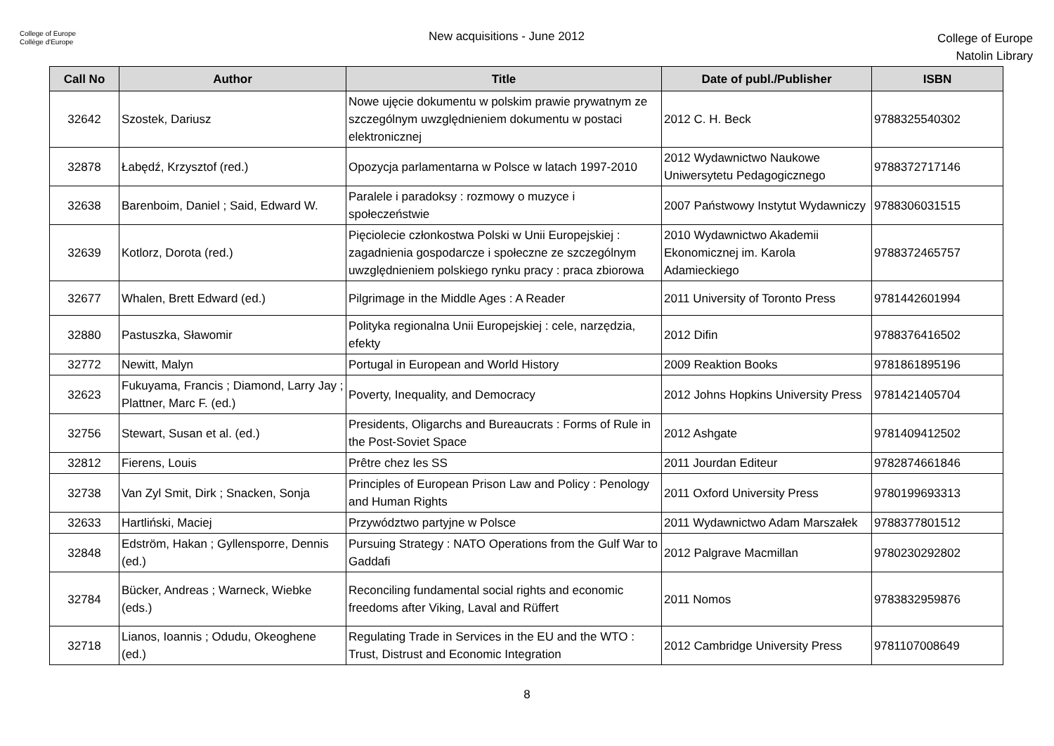College of Europe
Collège d'Europe
New acquisitions - June 2012
College of Europe
Natolin Library
| Call No | Author | Title | Date of publ./Publisher | ISBN |
| --- | --- | --- | --- | --- |
| 32642 | Szostek, Dariusz | Nowe ujęcie dokumentu w polskim prawie prywatnym ze szczególnym uwzględnieniem dokumentu w postaci elektronicznej | 2012 C. H. Beck | 9788325540302 |
| 32878 | Łabędź, Krzysztof (red.) | Opozycja parlamentarna w Polsce w latach 1997-2010 | 2012 Wydawnictwo Naukowe Uniwersytetu Pedagogicznego | 9788372717146 |
| 32638 | Barenboim, Daniel ; Said, Edward W. | Paralele i paradoksy : rozmowy o muzyce i społeczeństwie | 2007 Państwowy Instytut Wydawniczy | 9788306031515 |
| 32639 | Kotlorz, Dorota (red.) | Pięciolecie członkostwa Polski w Unii Europejskiej : zagadnienia gospodarcze i społeczne ze szczególnym uwzględnieniem polskiego rynku pracy : praca zbiorowa | 2010 Wydawnictwo Akademii Ekonomicznej im. Karola Adamieckiego | 9788372465757 |
| 32677 | Whalen, Brett Edward (ed.) | Pilgrimage in the Middle Ages : A Reader | 2011 University of Toronto Press | 9781442601994 |
| 32880 | Pastuszka, Sławomir | Polityka regionalna Unii Europejskiej : cele, narzędzia, efekty | 2012 Difin | 9788376416502 |
| 32772 | Newitt, Malyn | Portugal in European and World History | 2009 Reaktion Books | 9781861895196 |
| 32623 | Fukuyama, Francis ; Diamond, Larry Jay ; Plattner, Marc F. (ed.) | Poverty, Inequality, and Democracy | 2012 Johns Hopkins University Press | 9781421405704 |
| 32756 | Stewart, Susan et al. (ed.) | Presidents, Oligarchs and Bureaucrats : Forms of Rule in the Post-Soviet Space | 2012 Ashgate | 9781409412502 |
| 32812 | Fierens, Louis | Prêtre chez les SS | 2011 Jourdan Editeur | 9782874661846 |
| 32738 | Van Zyl Smit, Dirk ; Snacken, Sonja | Principles of European Prison Law and Policy : Penology and Human Rights | 2011 Oxford University Press | 9780199693313 |
| 32633 | Hartliński, Maciej | Przywództwo partyjne w Polsce | 2011 Wydawnictwo Adam Marszałek | 9788377801512 |
| 32848 | Edström, Hakan ; Gyllensporre, Dennis (ed.) | Pursuing Strategy : NATO Operations from the Gulf War to Gaddafi | 2012 Palgrave Macmillan | 9780230292802 |
| 32784 | Bücker, Andreas ; Warneck, Wiebke (eds.) | Reconciling fundamental social rights and economic freedoms after Viking, Laval and Rüffert | 2011 Nomos | 9783832959876 |
| 32718 | Lianos, Ioannis ; Odudu, Okeoghene (ed.) | Regulating Trade in Services in the EU and the WTO : Trust, Distrust and Economic Integration | 2012 Cambridge University Press | 9781107008649 |
8